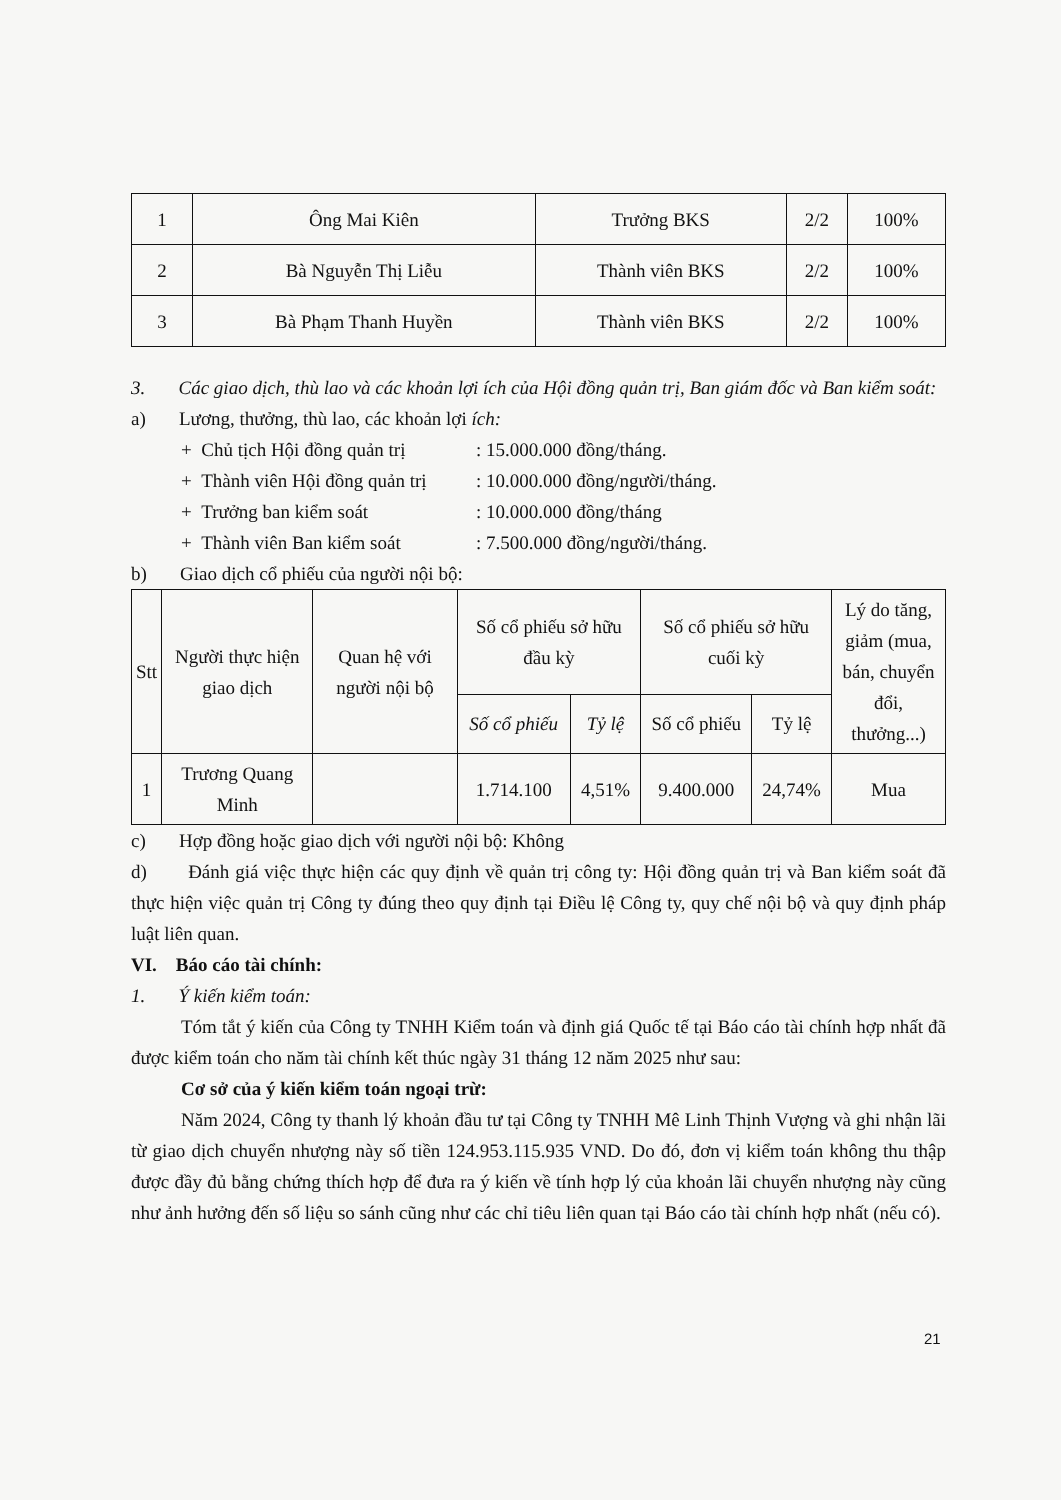| 1 | Ông Mai Kiên | Trưởng BKS | 2/2 | 100% |
| 2 | Bà Nguyễn Thị Liễu | Thành viên BKS | 2/2 | 100% |
| 3 | Bà Phạm Thanh Huyền | Thành viên BKS | 2/2 | 100% |
3. Các giao dịch, thù lao và các khoản lợi ích của Hội đồng quản trị, Ban giám đốc và Ban kiểm soát:
a) Lương, thưởng, thù lao, các khoản lợi ích:
+ Chủ tịch Hội đồng quản trị: 15.000.000 đồng/tháng.
+ Thành viên Hội đồng quản trị: 10.000.000 đồng/người/tháng.
+ Trưởng ban kiểm soát: 10.000.000 đồng/tháng
+ Thành viên Ban kiểm soát: 7.500.000 đồng/người/tháng.
b) Giao dịch cổ phiếu của người nội bộ:
| Stt | Người thực hiện giao dịch | Quan hệ với người nội bộ | Số cổ phiếu sở hữu đầu kỳ | | Số cổ phiếu sở hữu cuối kỳ | | Lý do tăng, giảm (mua, bán, chuyển đổi, thưởng...) |
| --- | --- | --- | --- | --- | --- | --- | --- |
| | | | Số cổ phiếu | Tỷ lệ | Số cổ phiếu | Tỷ lệ | |
| 1 | Trương Quang Minh | | 1.714.100 | 4,51% | 9.400.000 | 24,74% | Mua |
c) Hợp đồng hoặc giao dịch với người nội bộ: Không
d) Đánh giá việc thực hiện các quy định về quản trị công ty: Hội đồng quản trị và Ban kiểm soát đã thực hiện việc quản trị Công ty đúng theo quy định tại Điều lệ Công ty, quy chế nội bộ và quy định pháp luật liên quan.
VI. Báo cáo tài chính:
1. Ý kiến kiểm toán:
Tóm tắt ý kiến của Công ty TNHH Kiểm toán và định giá Quốc tế tại Báo cáo tài chính hợp nhất đã được kiểm toán cho năm tài chính kết thúc ngày 31 tháng 12 năm 2025 như sau:
Cơ sở của ý kiến kiểm toán ngoại trừ:
Năm 2024, Công ty thanh lý khoản đầu tư tại Công ty TNHH Mê Linh Thịnh Vượng và ghi nhận lãi từ giao dịch chuyển nhượng này số tiền 124.953.115.935 VND. Do đó, đơn vị kiểm toán không thu thập được đầy đủ bằng chứng thích hợp để đưa ra ý kiến về tính hợp lý của khoản lãi chuyển nhượng này cũng như ảnh hưởng đến số liệu so sánh cũng như các chỉ tiêu liên quan tại Báo cáo tài chính hợp nhất (nếu có).
21